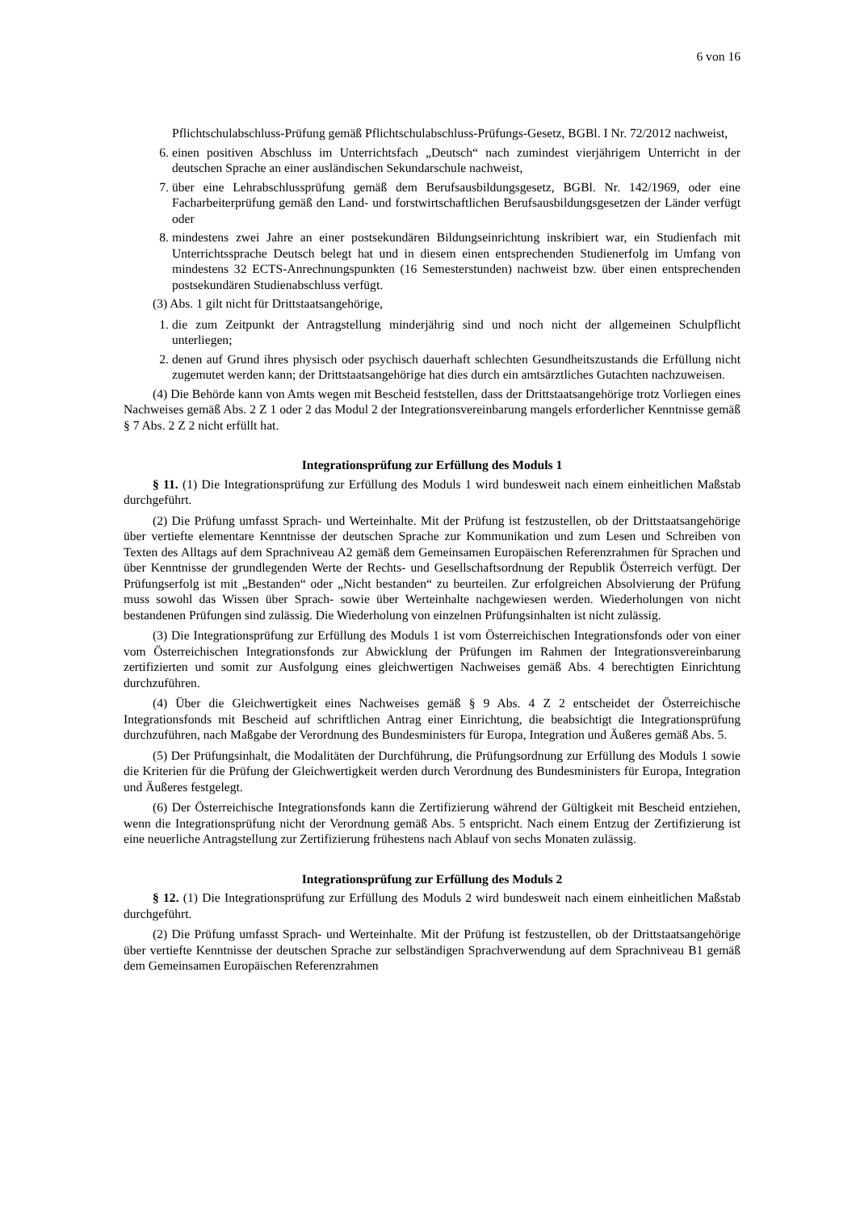6 von 16
Pflichtschulabschluss-Prüfung gemäß Pflichtschulabschluss-Prüfungs-Gesetz, BGBl. I Nr. 72/2012 nachweist,
6. einen positiven Abschluss im Unterrichtsfach „Deutsch“ nach zumindest vierjährigem Unterricht in der deutschen Sprache an einer ausländischen Sekundarschule nachweist,
7. über eine Lehrabschlussprüfung gemäß dem Berufsausbildungsgesetz, BGBl. Nr. 142/1969, oder eine Facharbeiterprüfung gemäß den Land- und forstwirtschaftlichen Berufsausbildungsgesetzen der Länder verfügt oder
8. mindestens zwei Jahre an einer postsekundären Bildungseinrichtung inskribiert war, ein Studienfach mit Unterrichtssprache Deutsch belegt hat und in diesem einen entsprechenden Studienerfolg im Umfang von mindestens 32 ECTS-Anrechnungspunkten (16 Semesterstunden) nachweist bzw. über einen entsprechenden postsekundären Studienabschluss verfügt.
(3) Abs. 1 gilt nicht für Drittstaatsangehörige,
1. die zum Zeitpunkt der Antragstellung minderjährig sind und noch nicht der allgemeinen Schulpflicht unterliegen;
2. denen auf Grund ihres physisch oder psychisch dauerhaft schlechten Gesundheitszustands die Erfüllung nicht zugemutet werden kann; der Drittstaatsangehörige hat dies durch ein amtsärztliches Gutachten nachzuweisen.
(4) Die Behörde kann von Amts wegen mit Bescheid feststellen, dass der Drittstaatsangehörige trotz Vorliegen eines Nachweises gemäß Abs. 2 Z 1 oder 2 das Modul 2 der Integrationsvereinbarung mangels erforderlicher Kenntnisse gemäß § 7 Abs. 2 Z 2 nicht erfüllt hat.
Integrationsprüfung zur Erfüllung des Moduls 1
§ 11. (1) Die Integrationsprüfung zur Erfüllung des Moduls 1 wird bundesweit nach einem einheitlichen Maßstab durchgeführt.
(2) Die Prüfung umfasst Sprach- und Werteinhalte. Mit der Prüfung ist festzustellen, ob der Drittstaatsangehörige über vertiefte elementare Kenntnisse der deutschen Sprache zur Kommunikation und zum Lesen und Schreiben von Texten des Alltags auf dem Sprachniveau A2 gemäß dem Gemeinsamen Europäischen Referenzrahmen für Sprachen und über Kenntnisse der grundlegenden Werte der Rechts- und Gesellschaftsordnung der Republik Österreich verfügt. Der Prüfungserfolg ist mit „Bestanden“ oder „Nicht bestanden“ zu beurteilen. Zur erfolgreichen Absolvierung der Prüfung muss sowohl das Wissen über Sprach- sowie über Werteinhalte nachgewiesen werden. Wiederholungen von nicht bestandenen Prüfungen sind zulässig. Die Wiederholung von einzelnen Prüfungsinhalten ist nicht zulässig.
(3) Die Integrationsprüfung zur Erfüllung des Moduls 1 ist vom Österreichischen Integrationsfonds oder von einer vom Österreichischen Integrationsfonds zur Abwicklung der Prüfungen im Rahmen der Integrationsvereinbarung zertifizierten und somit zur Ausfolgung eines gleichwertigen Nachweises gemäß Abs. 4 berechtigten Einrichtung durchzuführen.
(4) Über die Gleichwertigkeit eines Nachweises gemäß § 9 Abs. 4 Z 2 entscheidet der Österreichische Integrationsfonds mit Bescheid auf schriftlichen Antrag einer Einrichtung, die beabsichtigt die Integrationsprüfung durchzuführen, nach Maßgabe der Verordnung des Bundesministers für Europa, Integration und Äußeres gemäß Abs. 5.
(5) Der Prüfungsinhalt, die Modalitäten der Durchführung, die Prüfungsordnung zur Erfüllung des Moduls 1 sowie die Kriterien für die Prüfung der Gleichwertigkeit werden durch Verordnung des Bundesministers für Europa, Integration und Äußeres festgelegt.
(6) Der Österreichische Integrationsfonds kann die Zertifizierung während der Gültigkeit mit Bescheid entziehen, wenn die Integrationsprüfung nicht der Verordnung gemäß Abs. 5 entspricht. Nach einem Entzug der Zertifizierung ist eine neuerliche Antragstellung zur Zertifizierung frühestens nach Ablauf von sechs Monaten zulässig.
Integrationsprüfung zur Erfüllung des Moduls 2
§ 12. (1) Die Integrationsprüfung zur Erfüllung des Moduls 2 wird bundesweit nach einem einheitlichen Maßstab durchgeführt.
(2) Die Prüfung umfasst Sprach- und Werteinhalte. Mit der Prüfung ist festzustellen, ob der Drittstaatsangehörige über vertiefte Kenntnisse der deutschen Sprache zur selbständigen Sprachverwendung auf dem Sprachniveau B1 gemäß dem Gemeinsamen Europäischen Referenzrahmen